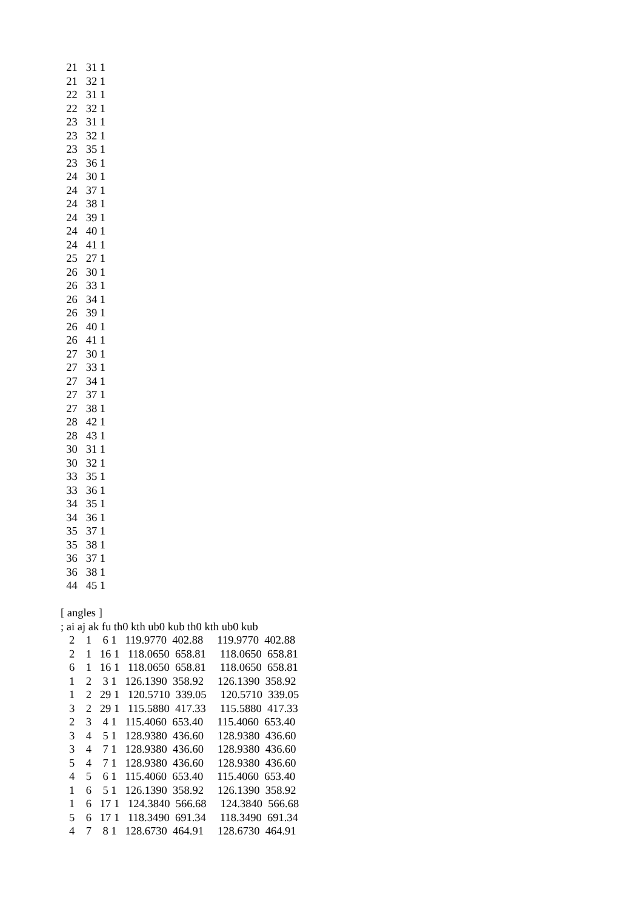21   31 1
  21   32 1
  22   31 1
  22   32 1
  23   31 1
  23   32 1
  23   35 1
  23   36 1
  24   30 1
  24   37 1
  24   38 1
  24   39 1
  24   40 1
  24   41 1
  25   27 1
  26   30 1
  26   33 1
  26   34 1
  26   39 1
  26   40 1
  26   41 1
  27   30 1
  27   33 1
  27   34 1
  27   37 1
  27   38 1
  28   42 1
  28   43 1
  30   31 1
  30   32 1
  33   35 1
  33   36 1
  34   35 1
  34   36 1
  35   37 1
  35   38 1
  36   37 1
  36   38 1
  44   45 1

[ angles ]
; ai aj ak fu th0 kth ub0 kub th0 kth ub0 kub
   2    1    6 1   119.9770  402.88     119.9770  402.88
   2    1   16 1   118.0650  658.81     118.0650  658.81
   6    1   16 1   118.0650  658.81     118.0650  658.81
   1    2    3 1   126.1390  358.92     126.1390  358.92
   1    2   29 1   120.5710  339.05     120.5710  339.05
   3    2   29 1   115.5880  417.33     115.5880  417.33
   2    3    4 1   115.4060  653.40     115.4060  653.40
   3    4    5 1   128.9380  436.60     128.9380  436.60
   3    4    7 1   128.9380  436.60     128.9380  436.60
   5    4    7 1   128.9380  436.60     128.9380  436.60
   4    5    6 1   115.4060  653.40     115.4060  653.40
   1    6    5 1   126.1390  358.92     126.1390  358.92
   1    6   17 1   124.3840  566.68     124.3840  566.68
   5    6   17 1   118.3490  691.34     118.3490  691.34
   4    7    8 1   128.6730  464.91     128.6730  464.91